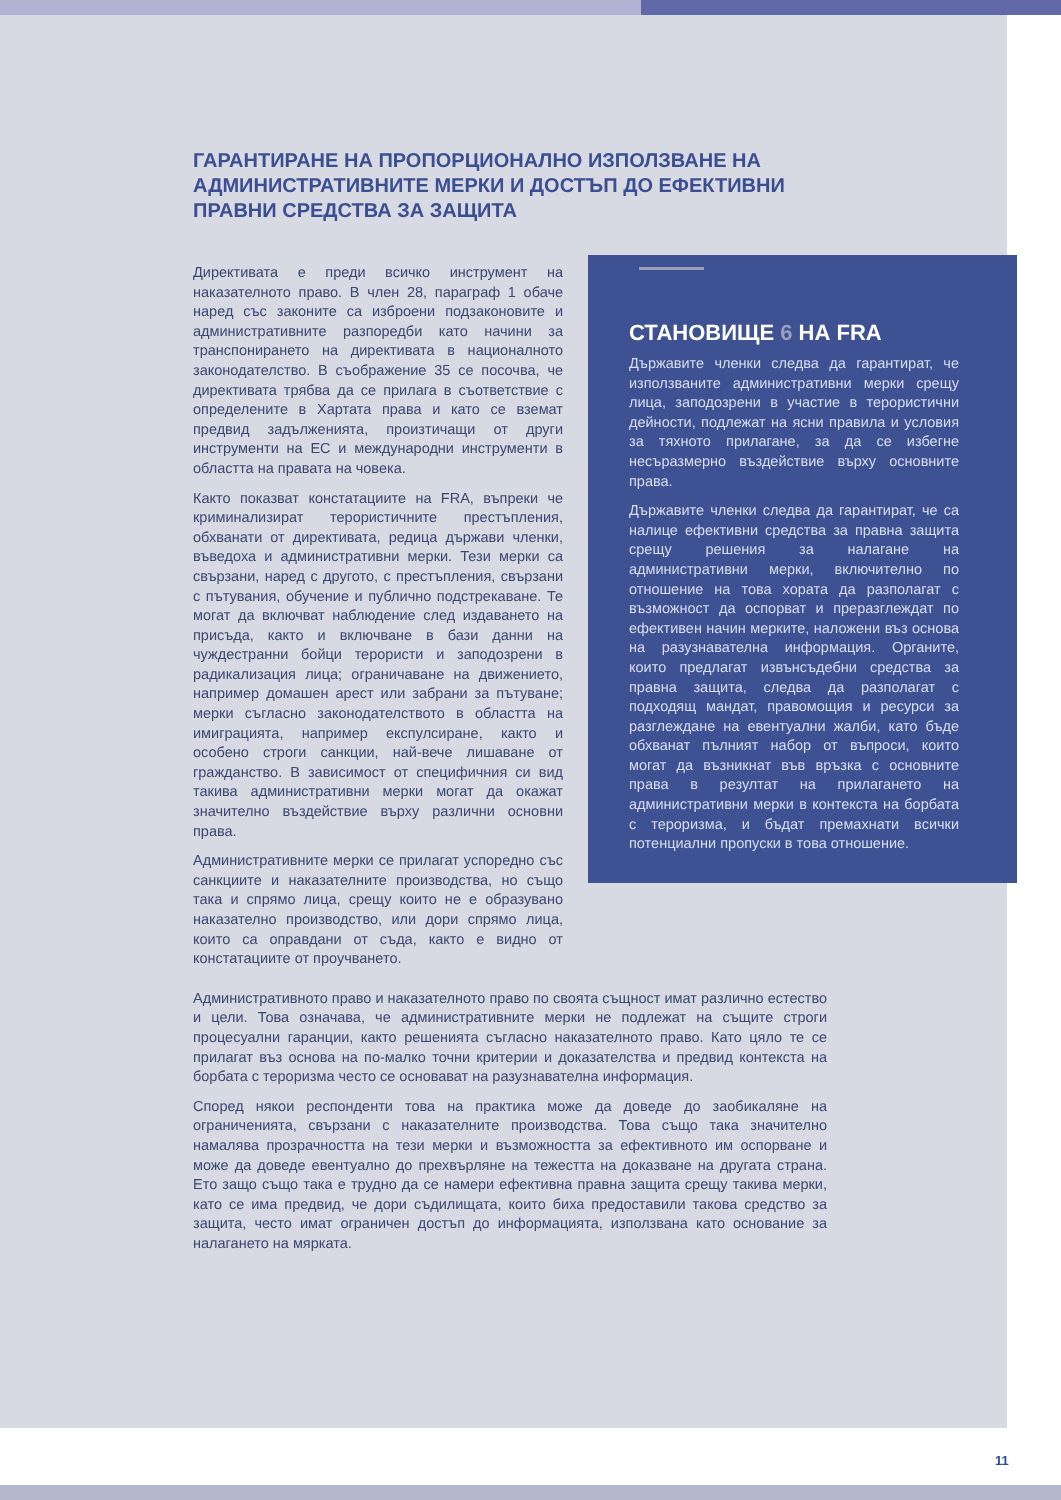ГАРАНТИРАНЕ НА ПРОПОРЦИОНАЛНО ИЗПОЛЗВАНЕ НА АДМИНИСТРАТИВНИТЕ МЕРКИ И ДОСТЪП ДО ЕФЕКТИВНИ ПРАВНИ СРЕДСТВА ЗА ЗАЩИТА
Директивата е преди всичко инструмент на наказателното право. В член 28, параграф 1 обаче наред със законите са изброени подзаконовите и административните разпоредби като начини за транспонирането на директивата в националното законодателство. В съображение 35 се посочва, че директивата трябва да се прилага в съответствие с определените в Хартата права и като се вземат предвид задълженията, произтичащи от други инструменти на ЕС и международни инструменти в областта на правата на човека.
Както показват констатациите на FRA, въпреки че криминализират терористичните престъпления, обхванати от директивата, редица държави членки, въведоха и административни мерки. Тези мерки са свързани, наред с другото, с престъпления, свързани с пътувания, обучение и публично подстрекаване. Те могат да включват наблюдение след издаването на присъда, както и включване в бази данни на чуждестранни бойци терористи и заподозрени в радикализация лица; ограничаване на движението, например домашен арест или забрани за пътуване; мерки съгласно законодателството в областта на имиграцията, например експулсиране, както и особено строги санкции, най-вече лишаване от гражданство. В зависимост от специфичния си вид такива административни мерки могат да окажат значително въздействие върху различни основни права.
Административните мерки се прилагат успоредно със санкциите и наказателните производства, но също така и спрямо лица, срещу които не е образувано наказателно производство, или дори спрямо лица, които са оправдани от съда, както е видно от констатациите от проучването.
СТАНОВИЩЕ 6 НА FRA
Държавите членки следва да гарантират, че използваните административни мерки срещу лица, заподозрени в участие в терористични дейности, подлежат на ясни правила и условия за тяхното прилагане, за да се избегне несъразмерно въздействие върху основните права.
Държавите членки следва да гарантират, че са налице ефективни средства за правна защита срещу решения за налагане на административни мерки, включително по отношение на това хората да разполагат с възможност да оспорват и преразглеждат по ефективен начин мерките, наложени въз основа на разузнавателна информация. Органите, които предлагат извънсъдебни средства за правна защита, следва да разполагат с подходящ мандат, правомощия и ресурси за разглеждане на евентуални жалби, като бъде обхванат пълният набор от въпроси, които могат да възникнат във връзка с основните права в резултат на прилагането на административни мерки в контекста на борбата с тероризма, и бъдат премахнати всички потенциални пропуски в това отношение.
Административното право и наказателното право по своята същност имат различно естество и цели. Това означава, че административните мерки не подлежат на същите строги процесуални гаранции, както решенията съгласно наказателното право. Като цяло те се прилагат въз основа на по-малко точни критерии и доказателства и предвид контекста на борбата с тероризма често се основават на разузнавателна информация.
Според някои респонденти това на практика може да доведе до заобикаляне на ограниченията, свързани с наказателните производства. Това също така значително намалява прозрачността на тези мерки и възможността за ефективното им оспорване и може да доведе евентуално до прехвърляне на тежестта на доказване на другата страна. Ето защо също така е трудно да се намери ефективна правна защита срещу такива мерки, като се има предвид, че дори съдилищата, които биха предоставили такова средство за защита, често имат ограничен достъп до информацията, използвана като основание за налагането на мярката.
11